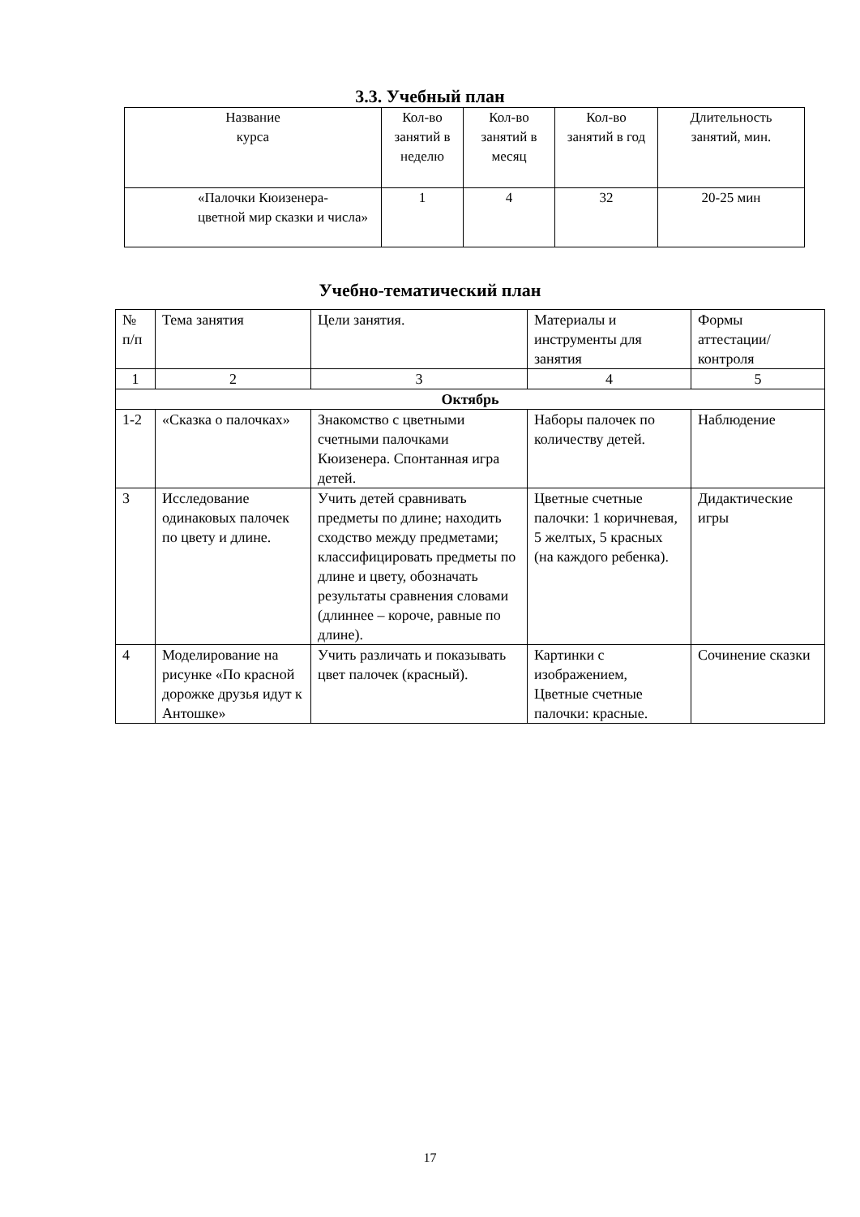3.3. Учебный план
| Название курса | Кол-во занятий в неделю | Кол-во занятий в месяц | Кол-во занятий в год | Длительность занятий, мин. |
| --- | --- | --- | --- | --- |
| «Палочки Кюизенера-цветной мир сказки и числа» | 1 | 4 | 32 | 20-25 мин |
Учебно-тематический план
| № п/п | Тема занятия | Цели занятия. | Материалы и инструменты для занятия | Формы аттестации/ контроля |
| --- | --- | --- | --- | --- |
| 1 | 2 | 3 | 4 | 5 |
| Октябрь | | | | |
| 1-2 | «Сказка о палочках» | Знакомство с цветными счетными палочками Кюизенера. Спонтанная игра детей. | Наборы палочек по количеству детей. | Наблюдение |
| 3 | Исследование одинаковых палочек по цвету и длине. | Учить детей сравнивать предметы по длине; находить сходство между предметами; классифицировать предметы по длине и цвету, обозначать результаты сравнения словами (длиннее – короче, равные по длине). | Цветные счетные палочки: 1 коричневая, 5 желтых, 5 красных (на каждого ребенка). | Дидактические игры |
| 4 | Моделирование на рисунке «По красной дорожке друзья идут к Антошке» | Учить различать и показывать цвет палочек (красный). | Картинки с изображением, Цветные счетные палочки: красные. | Сочинение сказки |
17